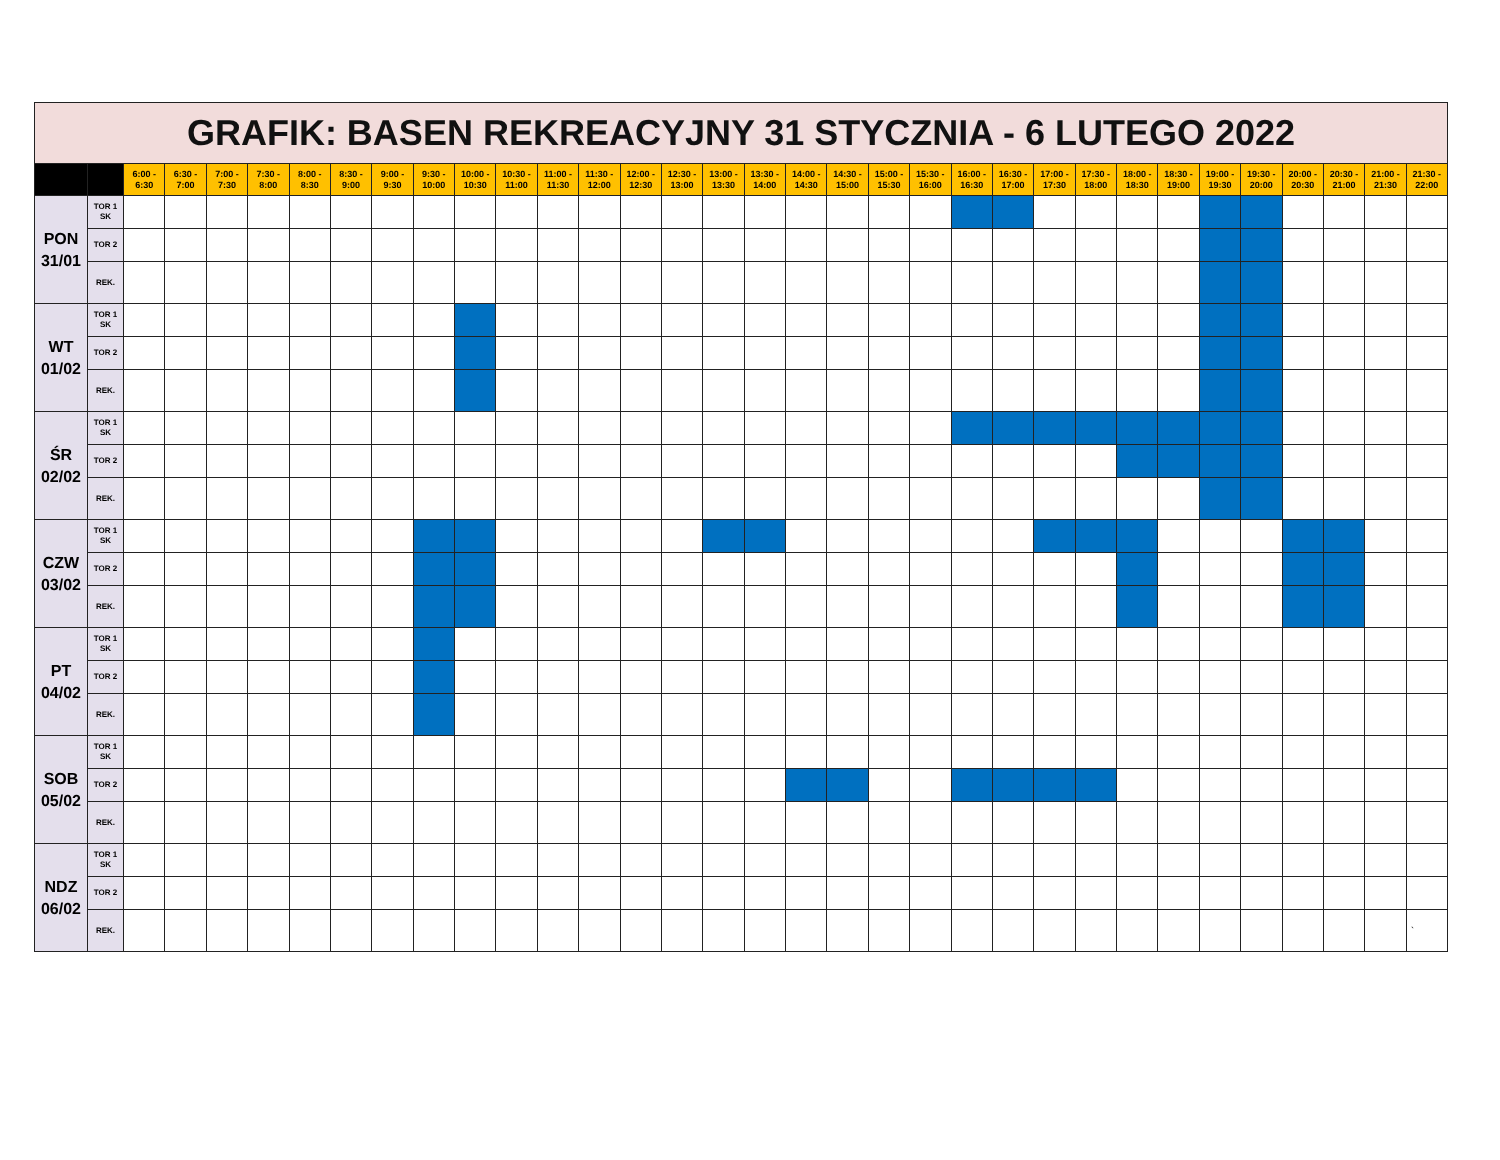| GRAFIK: BASEN REKREACYJNY 31 STYCZNIA - 6 LUTEGO 2022 | | | | | | | | | | | | | | | | | | | | | | | | | | | | | | | | | |
| | | 6:00 - 6:30 | 6:30 - 7:00 | 7:00 - 7:30 | 7:30 - 8:00 | 8:00 - 8:30 | 8:30 - 9:00 | 9:00 - 9:30 | 9:30 - 10:00 | 10:00 - 10:30 | 10:30 - 11:00 | 11:00 - 11:30 | 11:30 - 12:00 | 12:00 - 12:30 | 12:30 - 13:00 | 13:00 - 13:30 | 13:30 - 14:00 | 14:00 - 14:30 | 14:30 - 15:00 | 15:00 - 15:30 | 15:30 - 16:00 | 16:00 - 16:30 | 16:30 - 17:00 | 17:00 - 17:30 | 17:30 - 18:00 | 18:00 - 18:30 | 18:30 - 19:00 | 19:00 - 19:30 | 19:30 - 20:00 | 20:00 - 20:30 | 20:30 - 21:00 | 21:00 - 21:30 | 21:30 - 22:00 |
| PON 31/01 | TOR 1 SK | | | | | | | | | | | | | | | | | | | | | | | | | | | | | | | | |
| | TOR 2 | | | | | | | | | | | | | | | | | | | | | | | | | | | | | | | | |
| | REK. | | | | | | | | | | | | | | | | | | | | | | | | | | | | | | | | |
| WT 01/02 | TOR 1 SK | | | | | | | | | | | | | | | | | | | | | | | | | | | | | | | | |
| | TOR 2 | | | | | | | | | | | | | | | | | | | | | | | | | | | | | | | | |
| | REK. | | | | | | | | | | | | | | | | | | | | | | | | | | | | | | | | |
| ŚR 02/02 | TOR 1 SK | | | | | | | | | | | | | | | | | | | | | | | | | | | | | | | | |
| | TOR 2 | | | | | | | | | | | | | | | | | | | | | | | | | | | | | | | | |
| | REK. | | | | | | | | | | | | | | | | | | | | | | | | | | | | | | | | |
| CZW 03/02 | TOR 1 SK | | | | | | | | | | | | | | | | | | | | | | | | | | | | | | | | |
| | TOR 2 | | | | | | | | | | | | | | | | | | | | | | | | | | | | | | | | |
| | REK. | | | | | | | | | | | | | | | | | | | | | | | | | | | | | | | | |
| PT 04/02 | TOR 1 SK | | | | | | | | | | | | | | | | | | | | | | | | | | | | | | | | |
| | TOR 2 | | | | | | | | | | | | | | | | | | | | | | | | | | | | | | | | |
| | REK. | | | | | | | | | | | | | | | | | | | | | | | | | | | | | | | | |
| SOB 05/02 | TOR 1 SK | | | | | | | | | | | | | | | | | | | | | | | | | | | | | | | | |
| | TOR 2 | | | | | | | | | | | | | | | | | | | | | | | | | | | | | | | | |
| | REK. | | | | | | | | | | | | | | | | | | | | | | | | | | | | | | | | |
| NDZ 06/02 | TOR 1 SK | | | | | | | | | | | | | | | | | | | | | | | | | | | | | | | | |
| | TOR 2 | | | | | | | | | | | | | | | | | | | | | | | | | | | | | | | | |
| | REK. | | | | | | | | | | | | | | | | | | | | | | | | | | | | | | | | ` |